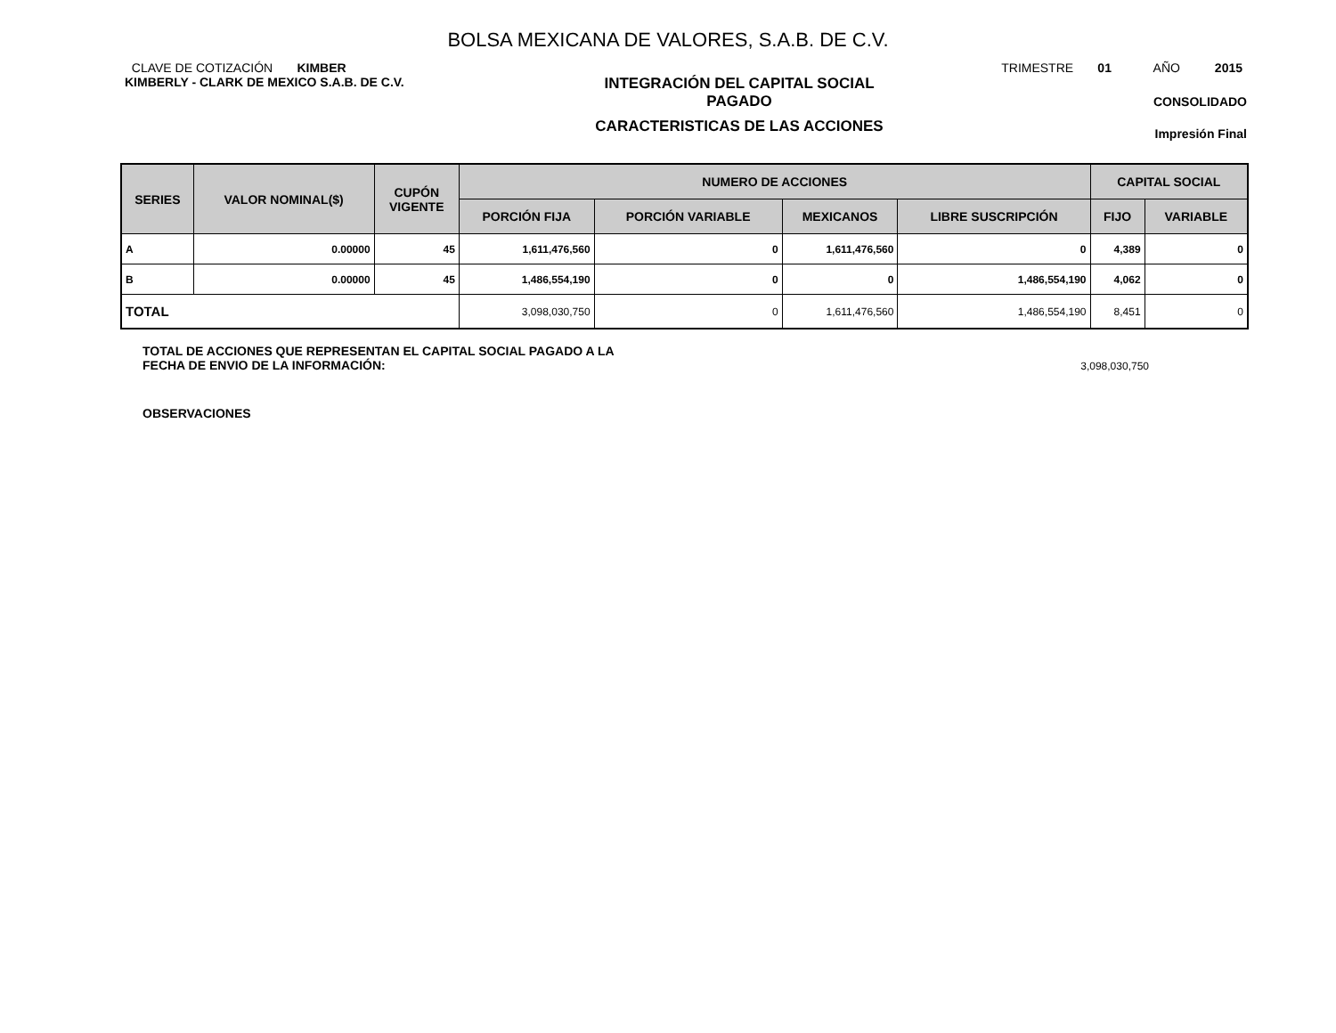BOLSA MEXICANA DE VALORES, S.A.B. DE C.V.
CLAVE DE COTIZACIÓN KIMBER
TRIMESTRE 01 AÑO 2015
KIMBERLY - CLARK DE MEXICO S.A.B. DE C.V.
INTEGRACIÓN DEL CAPITAL SOCIAL
PAGADO
CARACTERISTICAS DE LAS ACCIONES
CONSOLIDADO
Impresión Final
| SERIES | VALOR NOMINAL($) | CUPÓN VIGENTE | NUMERO DE ACCIONES | | | | CAPITAL SOCIAL | |
| --- | --- | --- | --- | --- | --- | --- | --- | --- |
| | | | PORCIÓN FIJA | PORCIÓN VARIABLE | MEXICANOS | LIBRE SUSCRIPCIÓN | FIJO | VARIABLE |
| A | 0.00000 | 45 | 1,611,476,560 | 0 | 1,611,476,560 | 0 | 4,389 | 0 |
| B | 0.00000 | 45 | 1,486,554,190 | 0 | 0 | 1,486,554,190 | 4,062 | 0 |
| TOTAL | | | 3,098,030,750 | 0 | 1,611,476,560 | 1,486,554,190 | 8,451 | 0 |
TOTAL DE ACCIONES QUE REPRESENTAN EL CAPITAL SOCIAL PAGADO A LA
FECHA DE ENVIO DE LA INFORMACIÓN:
3,098,030,750
OBSERVACIONES